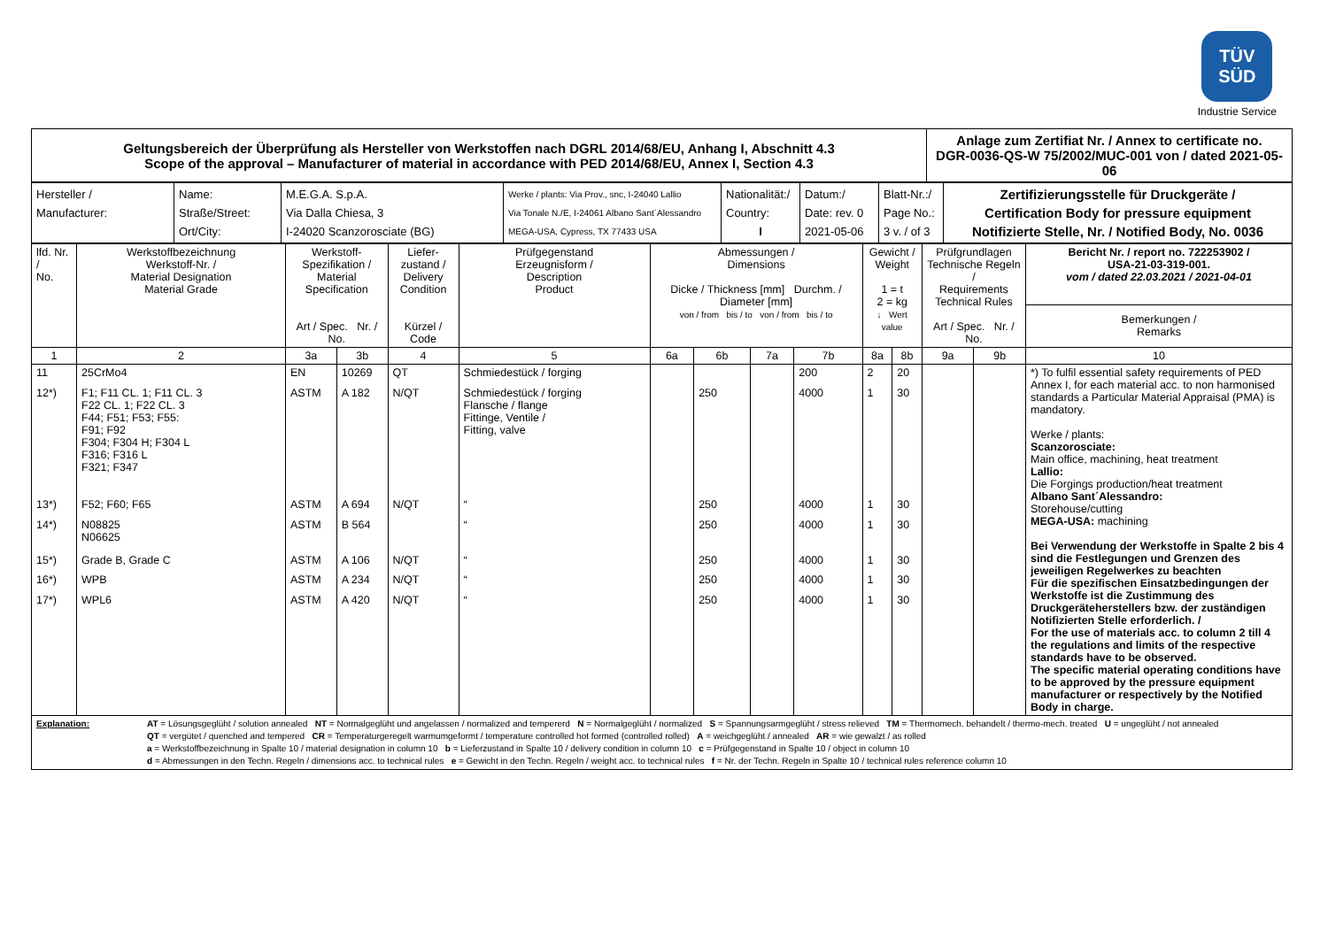TÜV
SÜD
Industrie Service
| Geltungsbereich der Überprüfung als Hersteller von Werkstoffen nach DGRL 2014/68/EU, Anhang I, Abschnitt 4.3 Scope of the approval – Manufacturer of material in accordance with PED 2014/68/EU, Annex I, Section 4.3 | Anlage zum Zertifiat Nr. / Annex to certificate no. DGR-0036-QS-W 75/2002/MUC-001 von / dated 2021-05-06 |
| Hersteller / Manufacturer: | Name: Straße/Street: Ort/City: | M.E.G.A. S.p.A. Via Dalla Chiesa, 3 I-24020 Scanzorosciate (BG) | Werke / plants: Via Prov., snc, I-24040 Lallio Via Tonale N./E, I-24061 Albano Sant´Alessandro MEGA-USA, Cypress, TX 77433 USA | Nationalität:/ Country: I | Datum:/ Date: rev. 0 2021-05-06 | Blatt-Nr.:/ Page No.: 3 v. / of 3 | Zertifizierungsstelle für Druckgeräte / Certification Body for pressure equipment Notifizierte Stelle, Nr. / Notified Body, No. 0036 |
| lfd. Nr. / No. | Werkstoffbezeichnung Werkstoff-Nr. / Material Designation Material Grade | Werkstoff- Spezifikation / Material Specification Art / Spec. Nr. / No. | | Liefer- zustand / Delivery Condition Kürzel / Code | Prüfgegenstand Erzeugnisform / Description Product | Abmessungen / Dimensions Dicke / Thickness [mm] Durchm. / Diameter [mm] von / from bis / to von / from bis / to | | | | Gewicht / Weight 1 = t 2 = kg ↓ Wert value | | Prüfgrundlagen Technische Regeln / Requirements Technical Rules Art / Spec. Nr. / No. | | Bericht Nr. / report no. 722253902 / USA-21-03-319-001. vom / dated 22.03.2021 / 2021-04-01 |
| | | | | | | | | | | | | | | Bemerkungen / Remarks |
| 1 | 2 | 3a | 3b | 4 | 5 | 6a | 6b | 7a | 7b | 8a | 8b | 9a | 9b | 10 |
| 11 | 25CrMo4 | EN | 10269 | QT | Schmiedestück / forging | | | | 200 | 2 | 20 | | | *) To fulfil essential safety requirements of PED Annex I, for each material acc. to non harmonised standards a Particular Material Appraisal (PMA) is mandatory. Werke / plants: Scanzorosciate: Main office, machining, heat treatment Lallio: Die Forgings production/heat treatment Albano Sant´Alessandro: Storehouse/cutting MEGA-USA: machining Bei Verwendung der Werkstoffe in Spalte 2 bis 4 sind die Festlegungen und Grenzen des jeweiligen Regelwerkes zu beachten Für die spezifischen Einsatzbedingungen der Werkstoffe ist die Zustimmung des Druckgeräteherstellers bzw. der zuständigen Notifizierten Stelle erforderlich. / For the use of materials acc. to column 2 till 4 the regulations and limits of the respective standards have to be observed. The specific material operating conditions have to be approved by the pressure equipment manufacturer or respectively by the Notified Body in charge. |
| 12*) | F1; F11 CL. 1; F11 CL. 3 F22 CL. 1; F22 CL. 3 F44; F51; F53; F55: F91; F92 F304; F304 H; F304 L F316; F316 L F321; F347 | ASTM | A 182 | N/QT | Schmiedestück / forging Flansche / flange Fittinge, Ventile / Fitting, valve | | 250 | | 4000 | 1 | 30 | | | |
| 13*) | F52; F60; F65 | ASTM | A 694 | N/QT | “ | | 250 | | 4000 | 1 | 30 | | | |
| 14*) | N08825 N06625 | ASTM | B 564 | | “ | | 250 | | 4000 | 1 | 30 | | | |
| 15*) | Grade B, Grade C | ASTM | A 106 | N/QT | “ | | 250 | | 4000 | 1 | 30 | | | |
| 16*) | WPB | ASTM | A 234 | N/QT | “ | | 250 | | 4000 | 1 | 30 | | | |
| 17*) | WPL6 | ASTM | A 420 | N/QT | “ | | 250 | | 4000 | 1 | 30 | | | |
| Explanation: AT = Lösungsgeglüht / solution annealed NT = Normalgeglüht und angelassen / normalized and tempererd N = Normalgeglüht / normalized S = Spannungsarmgeglüht / stress relieved TM = Thermomech. behandelt / thermo-mech. treated U = ungeglüht / not annealed QT = vergütet / quenched and tempered CR = Temperaturgeregelt warmumgeformt / temperature controlled hot formed (controlled rolled) A = weichgeglüht / annealed AR = wie gewalzt / as rolled a = Werkstoffbezeichnung in Spalte 10 / material designation in column 10 b = Lieferzustand in Spalte 10 / delivery condition in column 10 c = Prüfgegenstand in Spalte 10 / object in column 10 d = Abmessungen in den Techn. Regeln / dimensions acc. to technical rules e = Gewicht in den Techn. Regeln / weight acc. to technical rules f = Nr. der Techn. Regeln in Spalte 10 / technical rules reference column 10 | | | | | | | | | | | | | | |